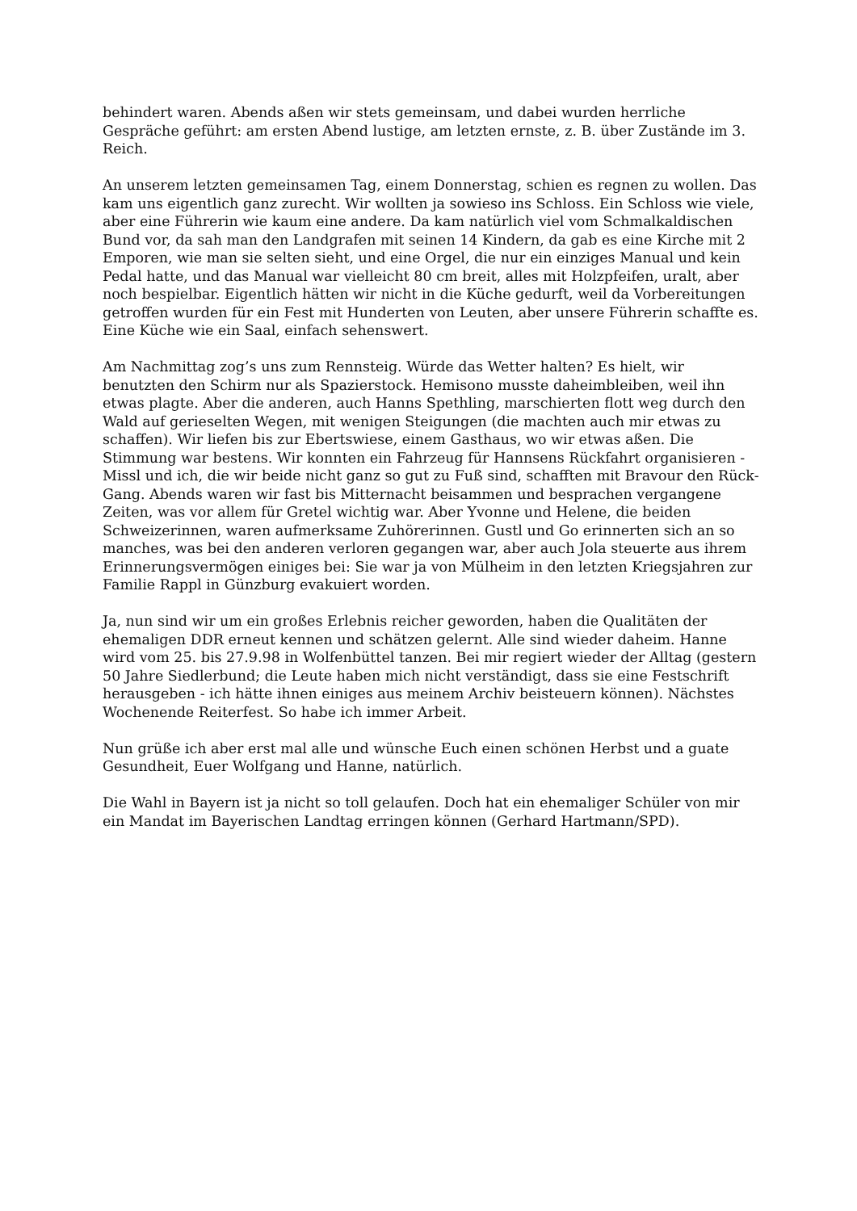behindert waren. Abends aßen wir stets gemeinsam, und dabei wurden herrliche Gespräche geführt: am ersten Abend lustige, am letzten ernste, z. B. über Zustände im 3. Reich.
An unserem letzten gemeinsamen Tag, einem Donnerstag, schien es regnen zu wollen. Das kam uns eigentlich ganz zurecht. Wir wollten ja sowieso ins Schloss. Ein Schloss wie viele, aber eine Führerin wie kaum eine andere. Da kam natürlich viel vom Schmalkaldischen Bund vor, da sah man den Landgrafen mit seinen 14 Kindern, da gab es eine Kirche mit 2 Emporen, wie man sie selten sieht, und eine Orgel, die nur ein einziges Manual und kein Pedal hatte, und das Manual war vielleicht 80 cm breit, alles mit Holzpfeifen, uralt, aber noch bespielbar. Eigentlich hätten wir nicht in die Küche gedurft, weil da Vorbereitungen getroffen wurden für ein Fest mit Hunderten von Leuten, aber unsere Führerin schaffte es. Eine Küche wie ein Saal, einfach sehenswert.
Am Nachmittag zog’s uns zum Rennsteig. Würde das Wetter halten? Es hielt, wir benutzten den Schirm nur als Spazierstock. Hemisono musste daheimbleiben, weil ihn etwas plagte. Aber die anderen, auch Hanns Spethling, marschierten flott weg durch den Wald auf gerieselten Wegen, mit wenigen Steigungen (die machten auch mir etwas zu schaffen). Wir liefen bis zur Ebertswiese, einem Gasthaus, wo wir etwas aßen. Die Stimmung war bestens. Wir konnten ein Fahrzeug für Hannsens Rückfahrt organisieren - Missl und ich, die wir beide nicht ganz so gut zu Fuß sind, schafften mit Bravour den Rück-Gang. Abends waren wir fast bis Mitternacht beisammen und besprachen vergangene Zeiten, was vor allem für Gretel wichtig war. Aber Yvonne und Helene, die beiden Schweizerinnen, waren aufmerksame Zuhörerinnen. Gustl und Go erinnerten sich an so manches, was bei den anderen verloren gegangen war, aber auch Jola steuerte aus ihrem Erinnerungsvermögen einiges bei: Sie war ja von Mülheim in den letzten Kriegsjahren zur Familie Rappl in Günzburg evakuiert worden.
Ja, nun sind wir um ein großes Erlebnis reicher geworden, haben die Qualitäten der ehemaligen DDR erneut kennen und schätzen gelernt. Alle sind wieder daheim. Hanne wird vom 25. bis 27.9.98 in Wolfenbüttel tanzen. Bei mir regiert wieder der Alltag (gestern 50 Jahre Siedlerbund; die Leute haben mich nicht verständigt, dass sie eine Festschrift herausgeben - ich hätte ihnen einiges aus meinem Archiv beisteuern können). Nächstes Wochenende Reiterfest. So habe ich immer Arbeit.
Nun grüße ich aber erst mal alle und wünsche Euch einen schönen Herbst und a guate Gesundheit, Euer Wolfgang und Hanne, natürlich.
Die Wahl in Bayern ist ja nicht so toll gelaufen. Doch hat ein ehemaliger Schüler von mir ein Mandat im Bayerischen Landtag erringen können (Gerhard Hartmann/SPD).